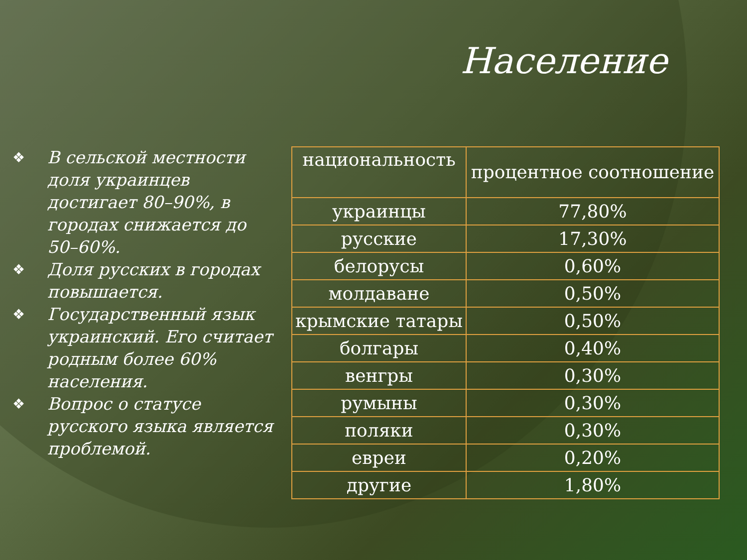Население
❖ В сельской местности доля украинцев достигает 80–90%, в городах снижается до 50–60%.
❖ Доля русских в городах повышается.
❖ Государственный язык украинский. Его считает родным более 60% населения.
❖ Вопрос о статусе русского языка является проблемой.
| национальность | процентное соотношение |
| украинцы | 77,80% |
| русские | 17,30% |
| белорусы | 0,60% |
| молдаване | 0,50% |
| крымские татары | 0,50% |
| болгары | 0,40% |
| венгры | 0,30% |
| румыны | 0,30% |
| поляки | 0,30% |
| евреи | 0,20% |
| другие | 1,80% |